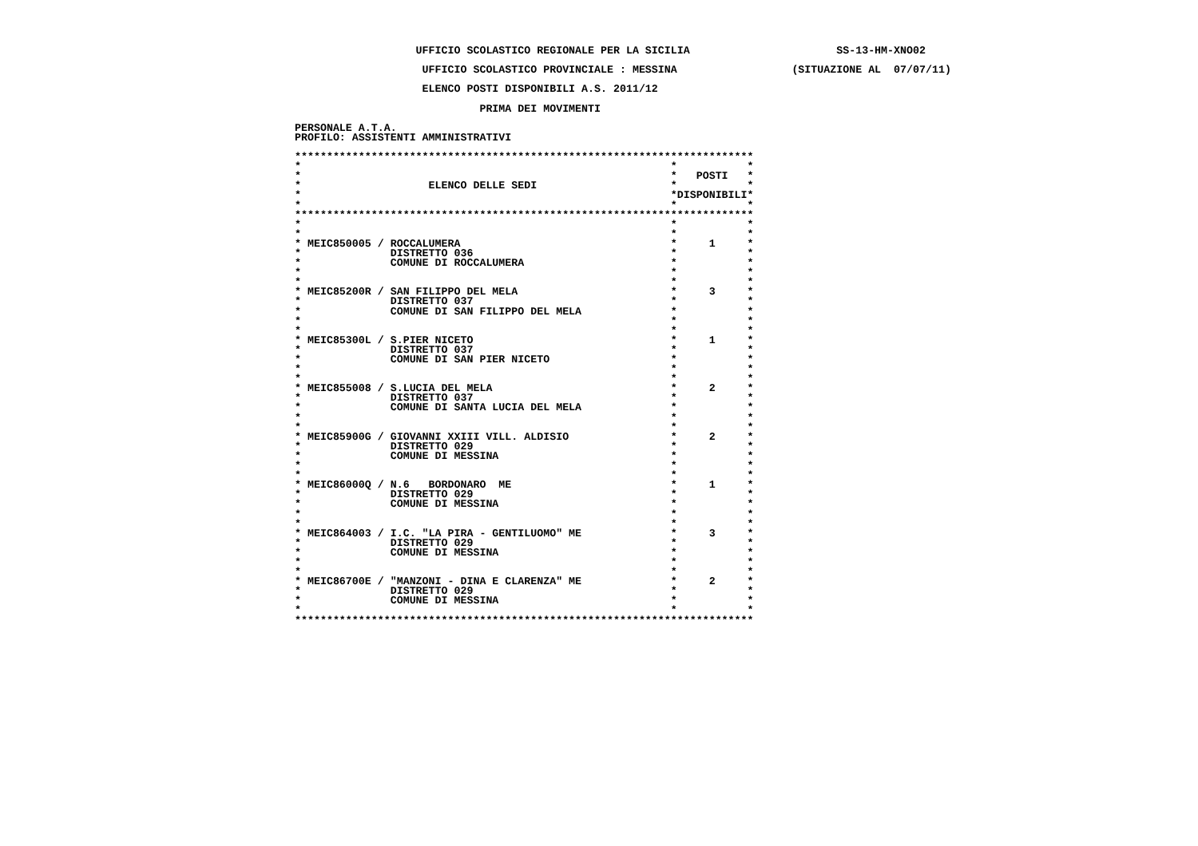UFFICIO SCOLASTICO REGIONALE PER LA SICILIA       SS-13-HM-XNO02

                    UFFICIO SCOLASTICO PROVINCIALE : MESSINA(SITUAZIONE AL  07/07/11)

                    ELENCO POSTI DISPONIBILI A.S. 2011/12

                             PRIMA DEI MOVIMENTI

PERSONALE A.T.A.
PROFILO: ASSISTENTI AMMINISTRATIVI

************************************************************************
**           *
**   POSTI   *
*                    ELENCO DELLE SEDI*           *
**DISPONIBILI*
**           *
************************************************************************
**           *
**           *
* MEIC850005 / ROCCALUMERA*     1     *
*              DISTRETTO 036*           *
*              COMUNE DI ROCCALUMERA*           *
**           *
**           *
* MEIC85200R / SAN FILIPPO DEL MELA*     3     *
*              DISTRETTO 037*           *
*              COMUNE DI SAN FILIPPO DEL MELA*           *
**           *
**           *
* MEIC85300L / S.PIER NICETO*     1     *
*              DISTRETTO 037*           *
*              COMUNE DI SAN PIER NICETO*           *
**           *
**           *
* MEIC855008 / S.LUCIA DEL MELA*     2     *
*              DISTRETTO 037*           *
*              COMUNE DI SANTA LUCIA DEL MELA*           *
**           *
**           *
* MEIC85900G / GIOVANNI XXIII VILL. ALDISIO*     2     *
*              DISTRETTO 029*           *
*              COMUNE DI MESSINA*           *
**           *
**           *
* MEIC86000Q / N.6   BORDONARO  ME*     1     *
*              DISTRETTO 029*           *
*              COMUNE DI MESSINA*           *
**           *
**           *
* MEIC864003 / I.C. "LA PIRA - GENTILUOMO" ME*     3     *
*              DISTRETTO 029*           *
*              COMUNE DI MESSINA*           *
**           *
**           *
* MEIC86700E / "MANZONI - DINA E CLARENZA" ME*     2     *
*              DISTRETTO 029*           *
*              COMUNE DI MESSINA*           *
**           *
************************************************************************